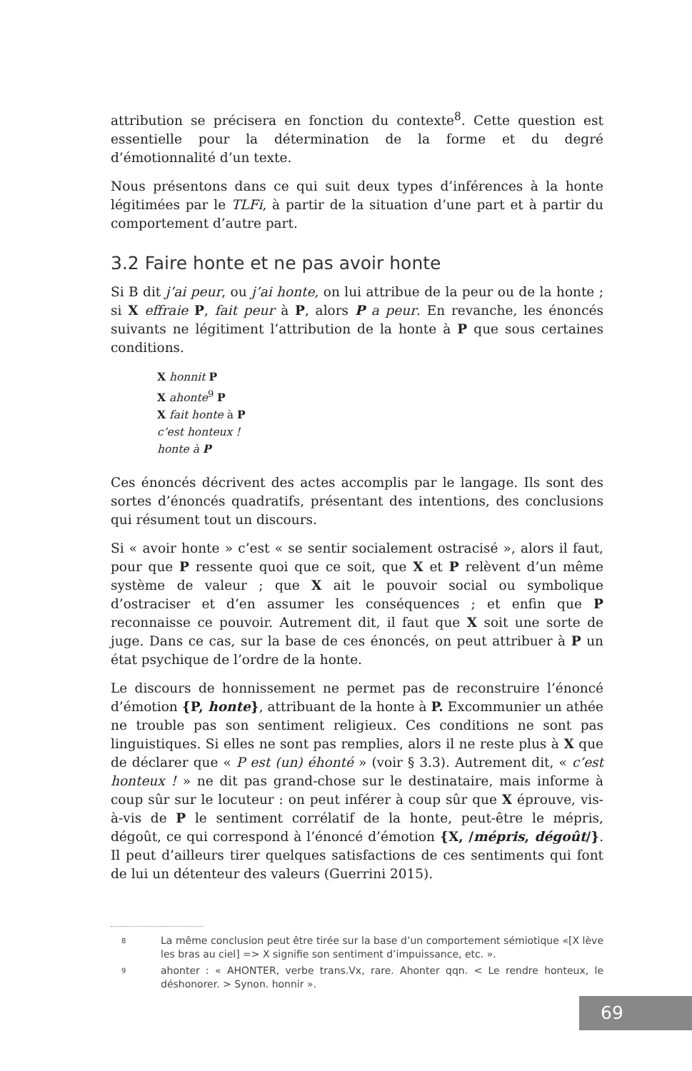attribution se précisera en fonction du contexte<sup>8</sup>. Cette question est essentielle pour la détermination de la forme et du degré d’émotionnalité d’un texte.
Nous présentons dans ce qui suit deux types d’inférences à la honte légitimées par le TLFi, à partir de la situation d’une part et à partir du comportement d’autre part.
3.2 Faire honte et ne pas avoir honte
Si B dit j’ai peur, ou j’ai honte, on lui attribue de la peur ou de la honte ; si X effraie P, fait peur à P, alors P a peur. En revanche, les énoncés suivants ne légitiment l’attribution de la honte à P que sous certaines conditions.
X honnit P
X ahonte<sup>9</sup> P
X fait honte à P
c’est honteux !
honte à P
Ces énoncés décrivent des actes accomplis par le langage. Ils sont des sortes d’énoncés quadratifs, présentant des intentions, des conclusions qui résument tout un discours.
Si « avoir honte » c’est « se sentir socialement ostracisé », alors il faut, pour que P ressente quoi que ce soit, que X et P relèvent d’un même système de valeur ; que X ait le pouvoir social ou symbolique d’ostraciser et d’en assumer les conséquences ; et enfin que P reconnaisse ce pouvoir. Autrement dit, il faut que X soit une sorte de juge. Dans ce cas, sur la base de ces énoncés, on peut attribuer à P un état psychique de l’ordre de la honte.
Le discours de honnissement ne permet pas de reconstruire l’énoncé d’émotion {P, honte}, attribuant de la honte à P. Excommunier un athée ne trouble pas son sentiment religieux. Ces conditions ne sont pas linguistiques. Si elles ne sont pas remplies, alors il ne reste plus à X que de déclarer que « P est (un) éhonté » (voir § 3.3). Autrement dit, « c’est honteux ! » ne dit pas grand-chose sur le destinataire, mais informe à coup sûr sur le locuteur : on peut inférer à coup sûr que X éprouve, vis-à-vis de P le sentiment corrélatif de la honte, peut-être le mépris, dégoût, ce qui correspond à l’énoncé d’émotion {X, /mépris, dégoût/}. Il peut d’ailleurs tirer quelques satisfactions de ces sentiments qui font de lui un détenteur des valeurs (Guerrini 2015).
8 La même conclusion peut être tirée sur la base d’un comportement sémiotique «[X lève les bras au ciel] => X signifie son sentiment d’impuissance, etc. ».
9 ahonter : « AHONTER, verbe trans.Vx, rare. Ahonter qqn. < Le rendre honteux, le déshonorer. > Synon. honnir ».
69